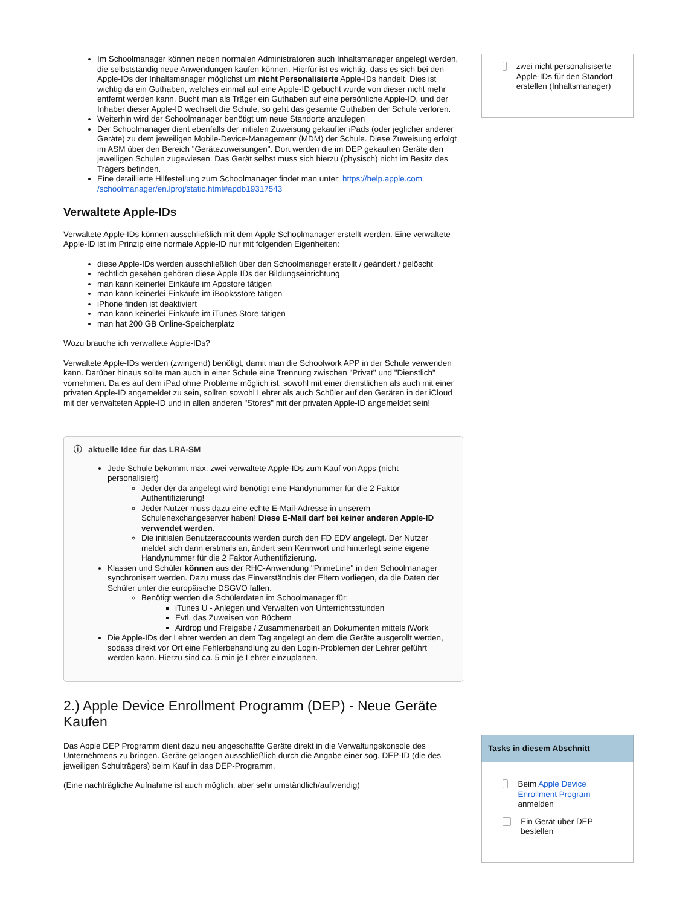Im Schoolmanager können neben normalen Administratoren auch Inhaltsmanager angelegt werden, die selbstständig neue Anwendungen kaufen können. Hierfür ist es wichtig, dass es sich bei den Apple-IDs der Inhaltsmanager möglichst um nicht Personalisierte Apple-IDs handelt. Dies ist wichtig da ein Guthaben, welches einmal auf eine Apple-ID gebucht wurde von dieser nicht mehr entfernt werden kann. Bucht man als Träger ein Guthaben auf eine persönliche Apple-ID, und der Inhaber dieser Apple-ID wechselt die Schule, so geht das gesamte Guthaben der Schule verloren.
Weiterhin wird der Schoolmanager benötigt um neue Standorte anzulegen
Der Schoolmanager dient ebenfalls der initialen Zuweisung gekaufter iPads (oder jeglicher anderer Geräte) zu dem jeweiligen Mobile-Device-Management (MDM) der Schule. Diese Zuweisung erfolgt im ASM über den Bereich "Gerätezuweisungen". Dort werden die im DEP gekauften Geräte den jeweiligen Schulen zugewiesen. Das Gerät selbst muss sich hierzu (physisch) nicht im Besitz des Trägers befinden.
Eine detaillierte Hilfestellung zum Schoolmanager findet man unter: https://help.apple.com /schoolmanager/en.lproj/static.html#apdb19317543
Verwaltete Apple-IDs
Verwaltete Apple-IDs können ausschließlich mit dem Apple Schoolmanager erstellt werden. Eine verwaltete Apple-ID ist im Prinzip eine normale Apple-ID nur mit folgenden Eigenheiten:
diese Apple-IDs werden ausschließlich über den Schoolmanager erstellt / geändert / gelöscht
rechtlich gesehen gehören diese Apple IDs der Bildungseinrichtung
man kann keinerlei Einkäufe im Appstore tätigen
man kann keinerlei Einkäufe im iBooksstore tätigen
iPhone finden ist deaktiviert
man kann keinerlei Einkäufe im iTunes Store tätigen
man hat 200 GB Online-Speicherplatz
Wozu brauche ich verwaltete Apple-IDs?
Verwaltete Apple-IDs werden (zwingend) benötigt, damit man die Schoolwork APP in der Schule verwenden kann. Darüber hinaus sollte man auch in einer Schule eine Trennung zwischen "Privat" und "Dienstlich" vornehmen. Da es auf dem iPad ohne Probleme möglich ist, sowohl mit einer dienstlichen als auch mit einer privaten Apple-ID angemeldet zu sein, sollten sowohl Lehrer als auch Schüler auf den Geräten in der iCloud mit der verwalteten Apple-ID und in allen anderen "Stores" mit der privaten Apple-ID angemeldet sein!
ⓘ aktuelle Idee für das LRA-SM
Jede Schule bekommt max. zwei verwaltete Apple-IDs zum Kauf von Apps (nicht personalisiert)
Jeder der da angelegt wird benötigt eine Handynummer für die 2 Faktor Authentifizierung!
Jeder Nutzer muss dazu eine echte E-Mail-Adresse in unserem Schulenexchangeserver haben! Diese E-Mail darf bei keiner anderen Apple-ID verwendet werden.
Die initialen Benutzeraccounts werden durch den FD EDV angelegt. Der Nutzer meldet sich dann erstmals an, ändert sein Kennwort und hinterlegt seine eigene Handynummer für die 2 Faktor Authentifizierung.
Klassen und Schüler können aus der RHC-Anwendung "PrimeLine" in den Schoolmanager synchronisert werden. Dazu muss das Einverständnis der Eltern vorliegen, da die Daten der Schüler unter die europäische DSGVO fallen.
Benötigt werden die Schülerdaten im Schoolmanager für:
iTunes U - Anlegen und Verwalten von Unterrichtsstunden
Evtl. das Zuweisen von Büchern
Airdrop und Freigabe / Zusammenarbeit an Dokumenten mittels iWork
Die Apple-IDs der Lehrer werden an dem Tag angelegt an dem die Geräte ausgerollt werden, sodass direkt vor Ort eine Fehlerbehandlung zu den Login-Problemen der Lehrer geführt werden kann. Hierzu sind ca. 5 min je Lehrer einzuplanen.
2.) Apple Device Enrollment Programm (DEP) - Neue Geräte Kaufen
Das Apple DEP Programm dient dazu neu angeschaffte Geräte direkt in die Verwaltungskonsole des Unternehmens zu bringen. Geräte gelangen ausschließlich durch die Angabe einer sog. DEP-ID (die des jeweiligen Schulträgers) beim Kauf in das DEP-Programm.
(Eine nachträgliche Aufnahme ist auch möglich, aber sehr umständlich/aufwendig)
zwei nicht personalisiserte Apple-IDs für den Standort erstellen (Inhaltsmanager)
Tasks in diesem Abschnitt
Beim Apple Device Enrollment Program anmelden
Ein Gerät über DEP bestellen